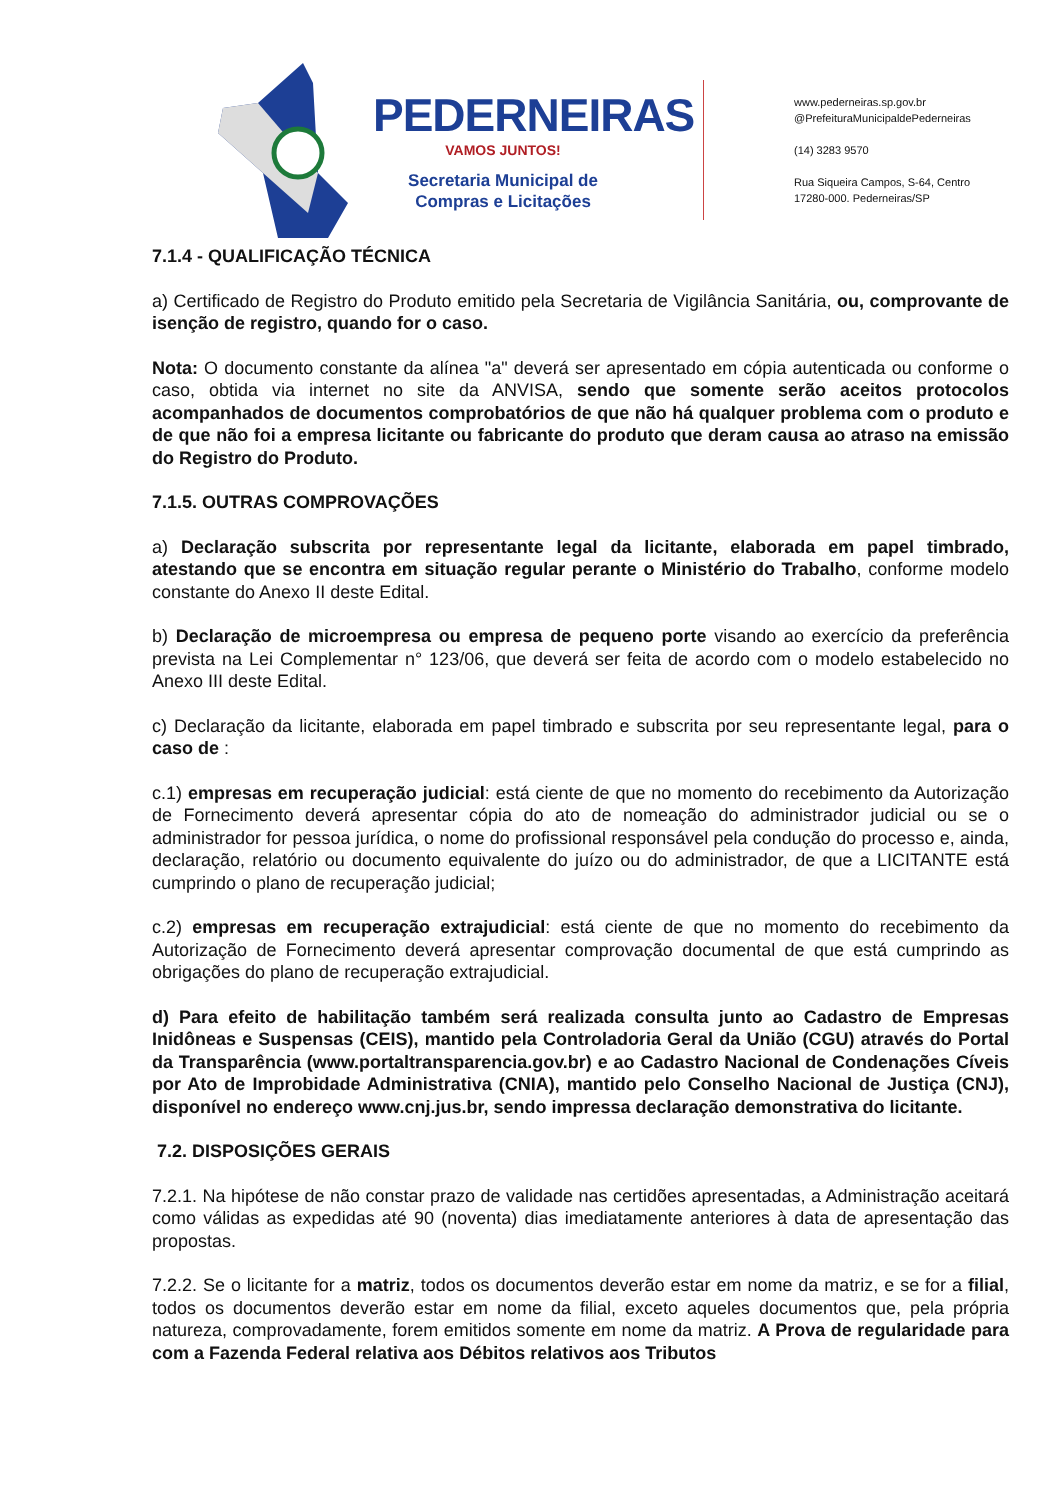PEDERNEIRAS
VAMOS JUNTOS!
Secretaria Municipal de
Compras e Licitações
www.pederneiras.sp.gov.br
@PrefeituraMunicipaldePederneiras
(14) 3283 9570
Rua Siqueira Campos, S-64, Centro
17280-000. Pederneiras/SP
7.1.4 - QUALIFICAÇÃO TÉCNICA
a) Certificado de Registro do Produto emitido pela Secretaria de Vigilância Sanitária, ou, comprovante de isenção de registro, quando for o caso.
Nota: O documento constante da alínea "a" deverá ser apresentado em cópia autenticada ou conforme o caso, obtida via internet no site da ANVISA, sendo que somente serão aceitos protocolos acompanhados de documentos comprobatórios de que não há qualquer problema com o produto e de que não foi a empresa licitante ou fabricante do produto que deram causa ao atraso na emissão do Registro do Produto.
7.1.5. OUTRAS COMPROVAÇÕES
a) Declaração subscrita por representante legal da licitante, elaborada em papel timbrado, atestando que se encontra em situação regular perante o Ministério do Trabalho, conforme modelo constante do Anexo II deste Edital.
b) Declaração de microempresa ou empresa de pequeno porte visando ao exercício da preferência prevista na Lei Complementar n° 123/06, que deverá ser feita de acordo com o modelo estabelecido no Anexo III deste Edital.
c) Declaração da licitante, elaborada em papel timbrado e subscrita por seu representante legal, para o caso de :
c.1) empresas em recuperação judicial: está ciente de que no momento do recebimento da Autorização de Fornecimento deverá apresentar cópia do ato de nomeação do administrador judicial ou se o administrador for pessoa jurídica, o nome do profissional responsável pela condução do processo e, ainda, declaração, relatório ou documento equivalente do juízo ou do administrador, de que a LICITANTE está cumprindo o plano de recuperação judicial;
c.2) empresas em recuperação extrajudicial: está ciente de que no momento do recebimento da Autorização de Fornecimento deverá apresentar comprovação documental de que está cumprindo as obrigações do plano de recuperação extrajudicial.
d) Para efeito de habilitação também será realizada consulta junto ao Cadastro de Empresas Inidôneas e Suspensas (CEIS), mantido pela Controladoria Geral da União (CGU) através do Portal da Transparência (www.portaltransparencia.gov.br) e ao Cadastro Nacional de Condenações Cíveis por Ato de Improbidade Administrativa (CNIA), mantido pelo Conselho Nacional de Justiça (CNJ), disponível no endereço www.cnj.jus.br, sendo impressa declaração demonstrativa do licitante.
7.2. DISPOSIÇÕES GERAIS
7.2.1. Na hipótese de não constar prazo de validade nas certidões apresentadas, a Administração aceitará como válidas as expedidas até 90 (noventa) dias imediatamente anteriores à data de apresentação das propostas.
7.2.2. Se o licitante for a matriz, todos os documentos deverão estar em nome da matriz, e se for a filial, todos os documentos deverão estar em nome da filial, exceto aqueles documentos que, pela própria natureza, comprovadamente, forem emitidos somente em nome da matriz. A Prova de regularidade para com a Fazenda Federal relativa aos Débitos relativos aos Tributos